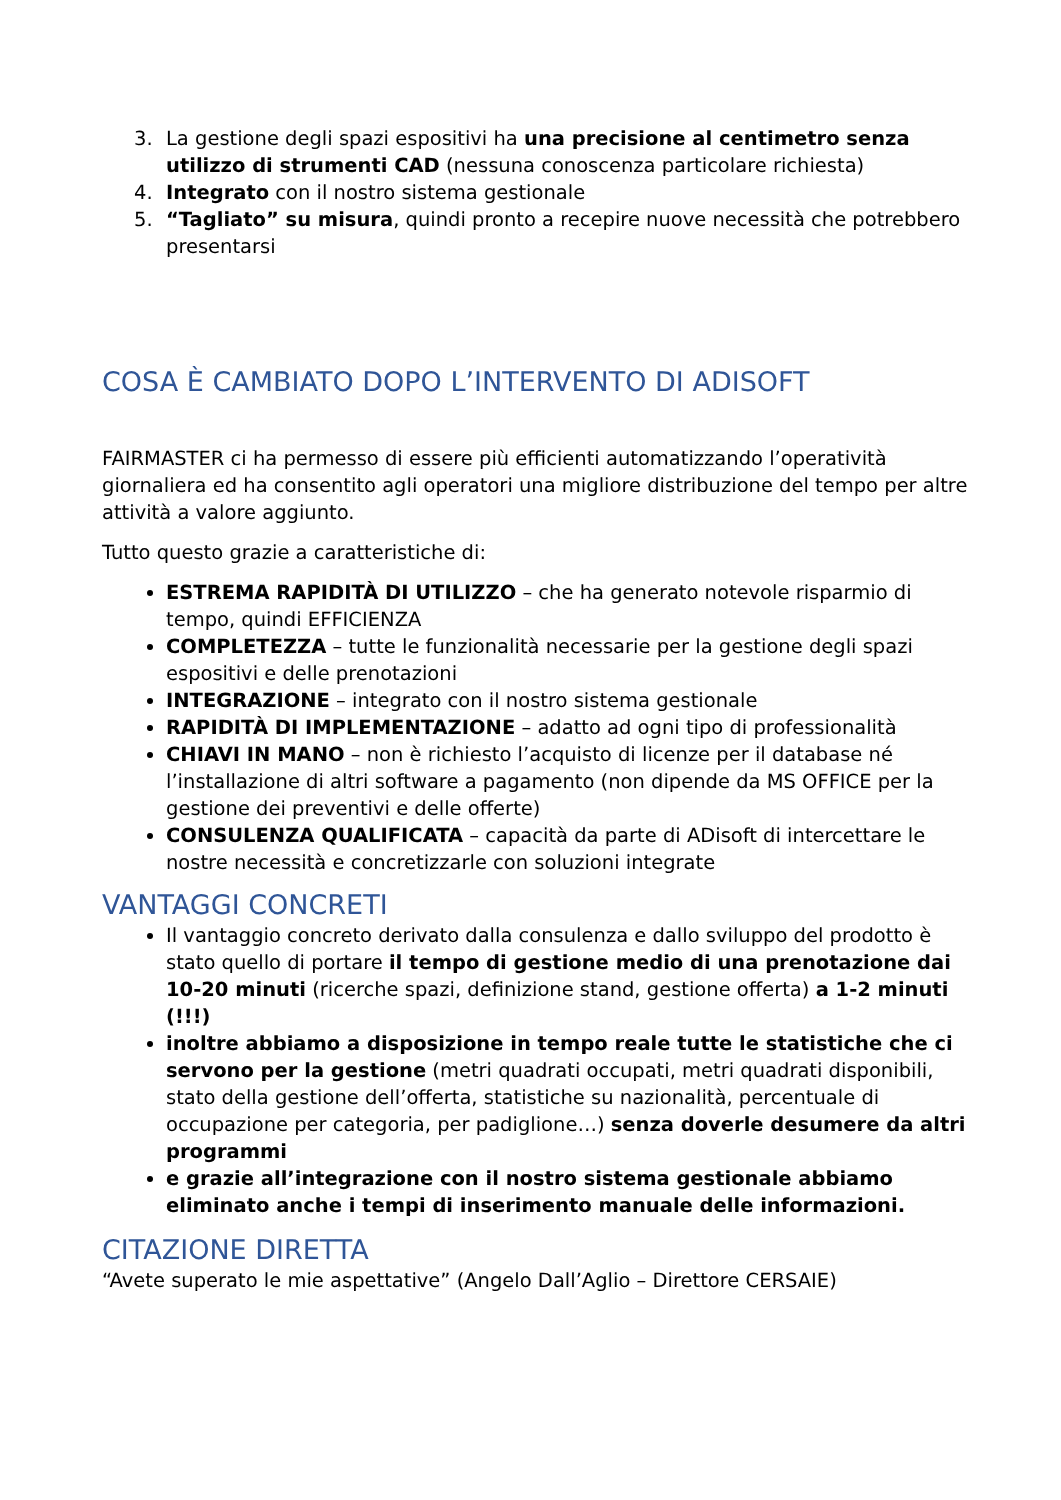3. La gestione degli spazi espositivi ha una precisione al centimetro senza utilizzo di strumenti CAD (nessuna conoscenza particolare richiesta)
4. Integrato con il nostro sistema gestionale
5. “Tagliato” su misura, quindi pronto a recepire nuove necessità che potrebbero presentarsi
COSA È CAMBIATO DOPO L’INTERVENTO DI ADISOFT
FAIRMASTER ci ha permesso di essere più efficienti automatizzando l’operatività giornaliera ed ha consentito agli operatori una migliore distribuzione del tempo per altre attività a valore aggiunto.
Tutto questo grazie a caratteristiche di:
ESTREMA RAPIDITÀ DI UTILIZZO – che ha generato notevole risparmio di tempo, quindi EFFICIENZA
COMPLETEZZA – tutte le funzionalità necessarie per la gestione degli spazi espositivi e delle prenotazioni
INTEGRAZIONE – integrato con il nostro sistema gestionale
RAPIDITÀ DI IMPLEMENTAZIONE – adatto ad ogni tipo di professionalità
CHIAVI IN MANO – non è richiesto l’acquisto di licenze per il database né l’installazione di altri software a pagamento (non dipende da MS OFFICE per la gestione dei preventivi e delle offerte)
CONSULENZA QUALIFICATA – capacità da parte di ADisoft di intercettare le nostre necessità e concretizzarle con soluzioni integrate
VANTAGGI CONCRETI
Il vantaggio concreto derivato dalla consulenza e dallo sviluppo del prodotto è stato quello di portare il tempo di gestione medio di una prenotazione dai 10-20 minuti (ricerche spazi, definizione stand, gestione offerta) a 1-2 minuti (!!!)
inoltre abbiamo a disposizione in tempo reale tutte le statistiche che ci servono per la gestione (metri quadrati occupati, metri quadrati disponibili, stato della gestione dell’offerta, statistiche su nazionalità, percentuale di occupazione per categoria, per padiglione…) senza doverle desumere da altri programmi
e grazie all’integrazione con il nostro sistema gestionale abbiamo eliminato anche i tempi di inserimento manuale delle informazioni.
CITAZIONE DIRETTA
“Avete superato le mie aspettative” (Angelo Dall’Aglio – Direttore CERSAIE)